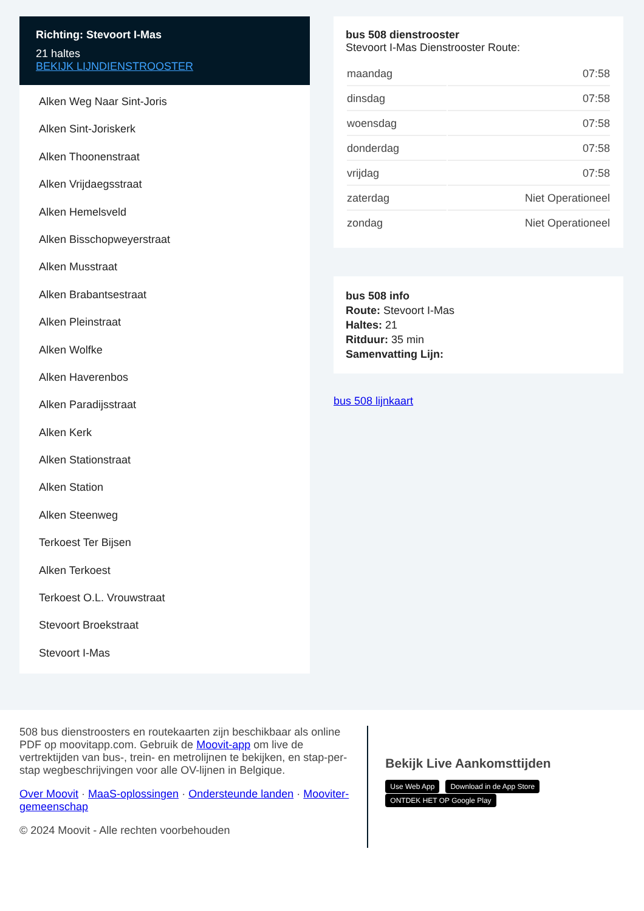Richting: Stevoort I-Mas
21 haltes
BEKIJK LIJNDIENSTROOSTER
Alken Weg Naar Sint-Joris
Alken Sint-Joriskerk
Alken Thoonenstraat
Alken Vrijdaegsstraat
Alken Hemelsveld
Alken Bisschopweyerstraat
Alken Musstraat
Alken Brabantsestraat
Alken Pleinstraat
Alken Wolfke
Alken Haverenbos
Alken Paradijsstraat
Alken Kerk
Alken Stationstraat
Alken Station
Alken Steenweg
Terkoest Ter Bijsen
Alken Terkoest
Terkoest O.L. Vrouwstraat
Stevoort Broekstraat
Stevoort I-Mas
bus 508 dienstrooster
Stevoort I-Mas Dienstrooster Route:
| maandag | 07:58 |
| dinsdag | 07:58 |
| woensdag | 07:58 |
| donderdag | 07:58 |
| vrijdag | 07:58 |
| zaterdag | Niet Operationeel |
| zondag | Niet Operationeel |
bus 508 info
Route: Stevoort I-Mas
Haltes: 21
Ritduur: 35 min
Samenvatting Lijn:
bus 508 lijnkaart
508 bus dienstroosters en routekaarten zijn beschikbaar als online PDF op moovitapp.com. Gebruik de Moovit-app om live de vertrektijden van bus-, trein- en metrolijnen te bekijken, en stap-per-stap wegbeschrijvingen voor alle OV-lijnen in Belgique.
Over Moovit · MaaS-oplossingen · Ondersteunde landen · Mooviter-gemeenschap
© 2024 Moovit - Alle rechten voorbehouden
Bekijk Live Aankomsttijden
Use Web App Download in de App Store ONTDEK HET OP Google Play